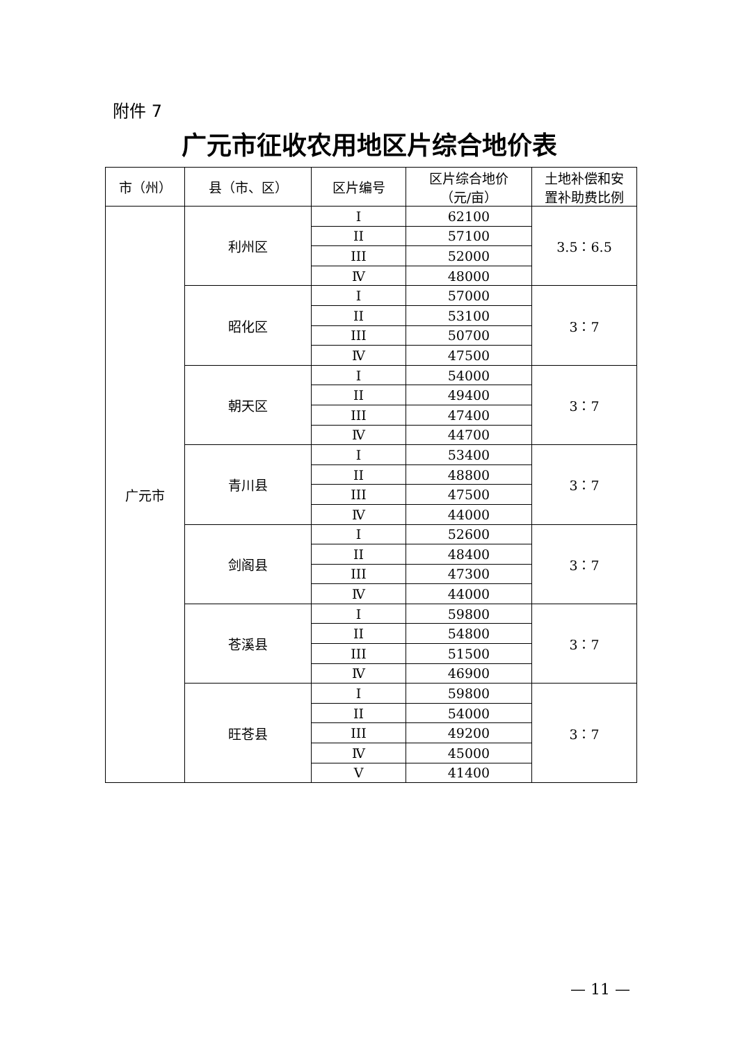附件 7
广元市征收农用地区片综合地价表
| 市（州） | 县（市、区） | 区片编号 | 区片综合地价 （元/亩） | 土地补偿和安 置补助费比例 |
| --- | --- | --- | --- | --- |
| 广元市 | 利州区 | I | 62100 | 3.5：6.5 |
| | | II | 57100 | |
| | | III | 52000 | |
| | | Ⅳ | 48000 | |
| | 昭化区 | I | 57000 | 3：7 |
| | | II | 53100 | |
| | | III | 50700 | |
| | | Ⅳ | 47500 | |
| | 朝天区 | I | 54000 | 3：7 |
| | | II | 49400 | |
| | | III | 47400 | |
| | | Ⅳ | 44700 | |
| | 青川县 | I | 53400 | 3：7 |
| | | II | 48800 | |
| | | III | 47500 | |
| | | Ⅳ | 44000 | |
| | 剑阁县 | I | 52600 | 3：7 |
| | | II | 48400 | |
| | | III | 47300 | |
| | | Ⅳ | 44000 | |
| | 苍溪县 | I | 59800 | 3：7 |
| | | II | 54800 | |
| | | III | 51500 | |
| | | Ⅳ | 46900 | |
| | 旺苍县 | I | 59800 | 3：7 |
| | | II | 54000 | |
| | | III | 49200 | |
| | | Ⅳ | 45000 | |
| | | V | 41400 | |
— 11 —